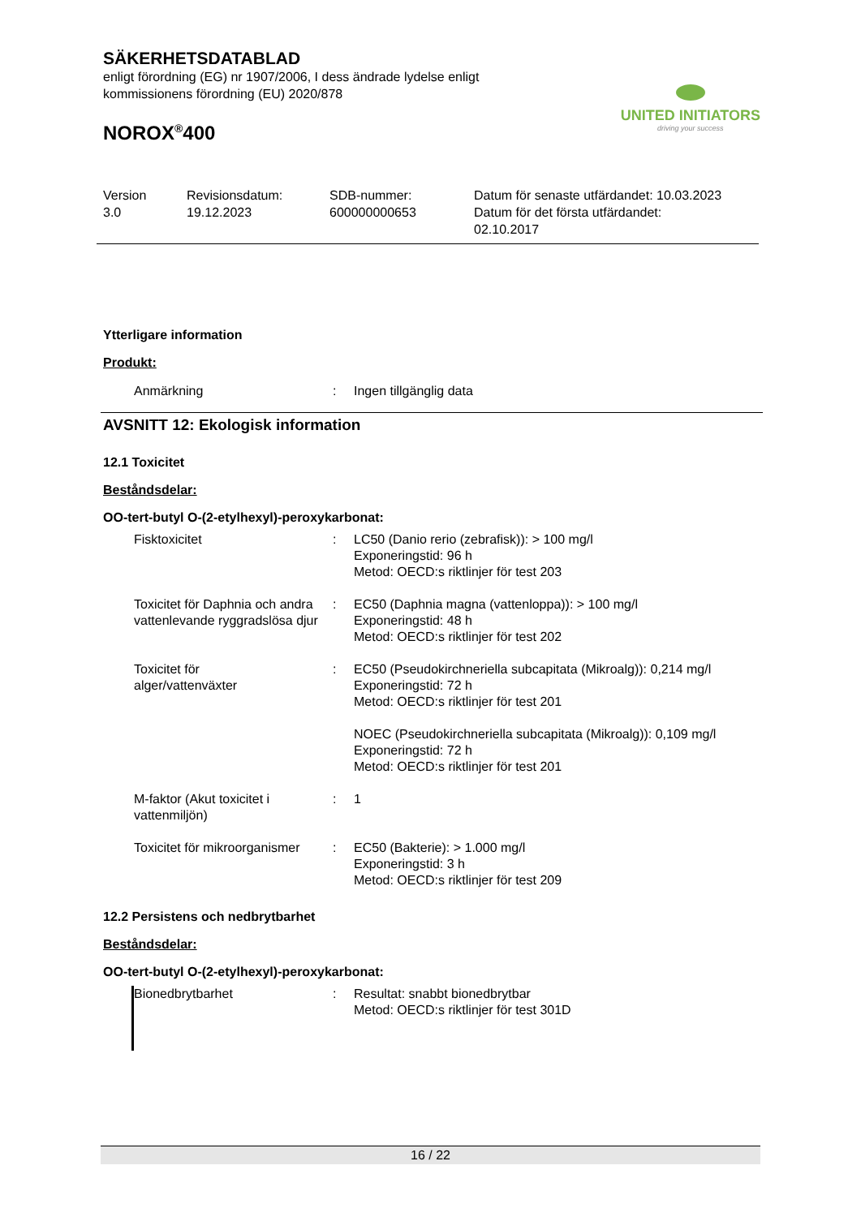SÄKERHETSDATABLAD
enligt förordning (EG) nr 1907/2006, I dess ändrade lydelse enligt
kommissionens förordning (EU) 2020/878
NOROX<sup>®</sup>400
UNITED INITIATORS
driving your success
Version
3.0
Revisionsdatum:
19.12.2023
SDB-nummer:
600000000653
Datum för senaste utfärdandet: 10.03.2023
Datum för det första utfärdandet:
02.10.2017
Ytterligare information
Produkt:
Anmärkning : Ingen tillgänglig data
AVSNITT 12: Ekologisk information
12.1 Toxicitet
Beståndsdelar:
OO-tert-butyl O-(2-etylhexyl)-peroxykarbonat:
Fisktoxicitet : LC50 (Danio rerio (zebrafisk)): > 100 mg/l
Exponeringstid: 96 h
Metod: OECD:s riktlinjer för test 203
Toxicitet för Daphnia och andra vattenlevande ryggradslösa djur
: EC50 (Daphnia magna (vattenloppa)): > 100 mg/l
Exponeringstid: 48 h
Metod: OECD:s riktlinjer för test 202
Toxicitet för
alger/vattenväxter
: EC50 (Pseudokirchneriella subcapitata (Mikroalg)): 0,214 mg/l
Exponeringstid: 72 h
Metod: OECD:s riktlinjer för test 201
NOEC (Pseudokirchneriella subcapitata (Mikroalg)): 0,109 mg/l
Exponeringstid: 72 h
Metod: OECD:s riktlinjer för test 201
M-faktor (Akut toxicitet i vattenmiljön)
: 1
Toxicitet för mikroorganismer
: EC50 (Bakterie): > 1.000 mg/l
Exponeringstid: 3 h
Metod: OECD:s riktlinjer för test 209
12.2 Persistens och nedbrytbarhet
Beståndsdelar:
OO-tert-butyl O-(2-etylhexyl)-peroxykarbonat:
Bionedbrytbarhet : Resultat: snabbt bionedbrytbar
Metod: OECD:s riktlinjer för test 301D
16 / 22